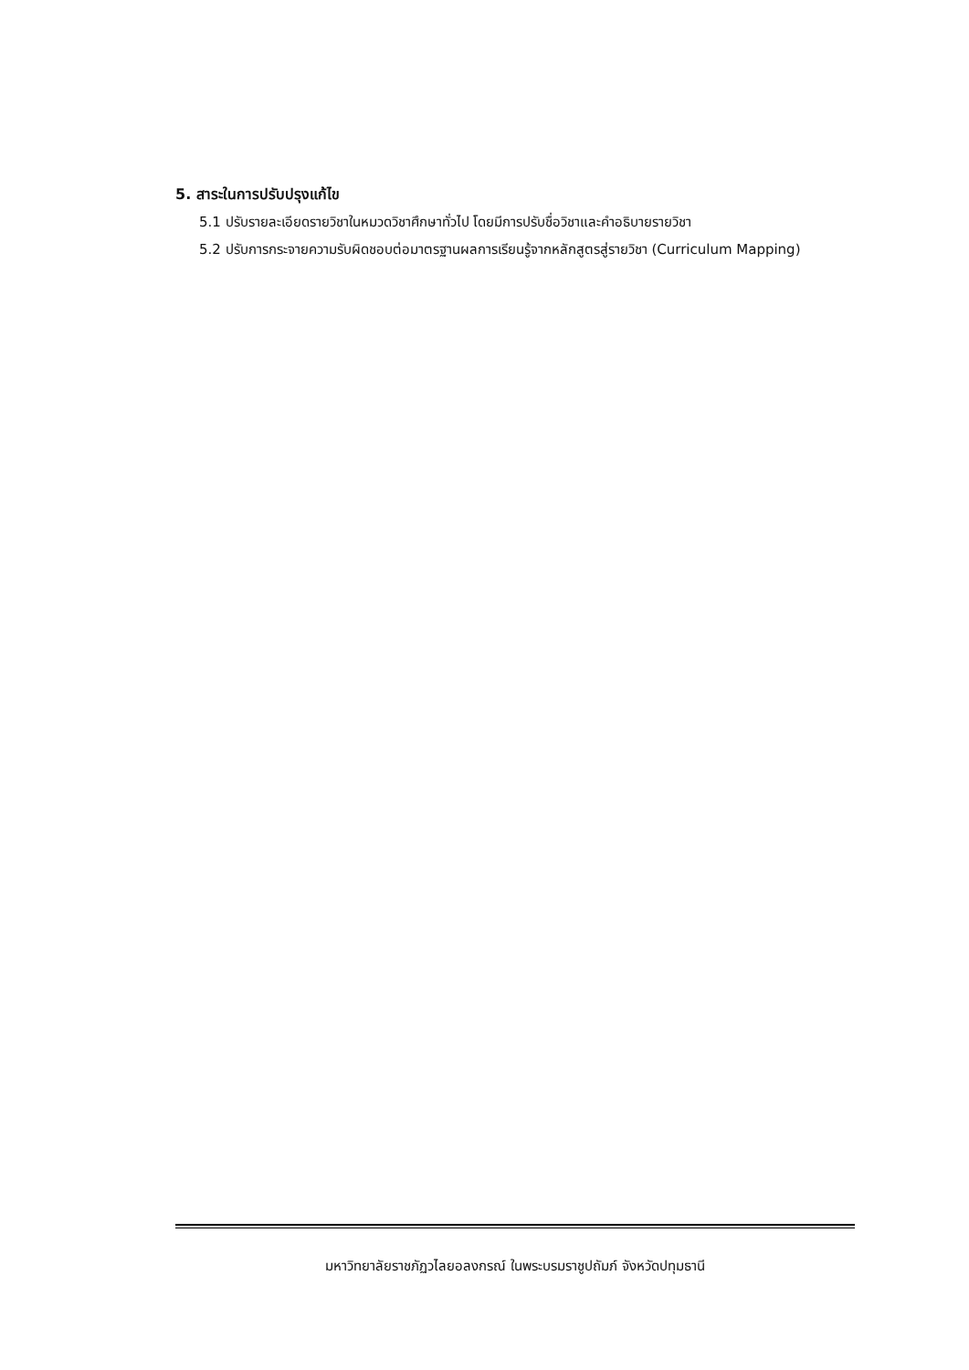5. สาระในการปรับปรุงแก้ไข
5.1 ปรับรายละเอียดรายวิชาในหมวดวิชาศึกษาทั่วไป โดยมีการปรับชื่อวิชาและคำอธิบายรายวิชา
5.2 ปรับการกระจายความรับผิดชอบต่อมาตรฐานผลการเรียนรู้จากหลักสูตรสู่รายวิชา (Curriculum Mapping)
มหาวิทยาลัยราชภัฏวไลยอลงกรณ์ ในพระบรมราชูปถัมภ์ จังหวัดปทุมธานี